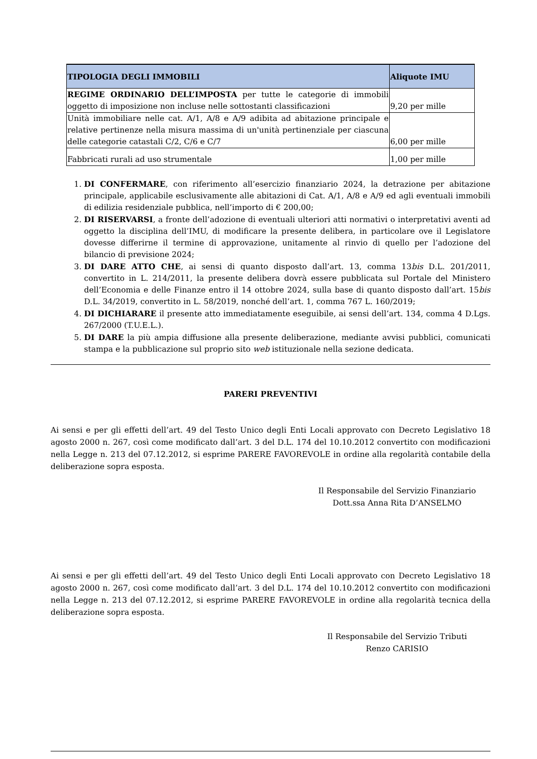| TIPOLOGIA DEGLI IMMOBILI | Aliquote IMU |
| --- | --- |
| REGIME ORDINARIO DELL’IMPOSTA per tutte le categorie di immobili oggetto di imposizione non incluse nelle sottostanti classificazioni | 9,20 per mille |
| Unità immobiliare nelle cat. A/1, A/8 e A/9 adibita ad abitazione principale e relative pertinenze nella misura massima di un'unità pertinenziale per ciascuna delle categorie catastali C/2, C/6 e C/7 | 6,00 per mille |
| Fabbricati rurali ad uso strumentale | 1,00 per mille |
1. DI CONFERMARE, con riferimento all’esercizio finanziario 2024, la detrazione per abitazione principale, applicabile esclusivamente alle abitazioni di Cat. A/1, A/8 e A/9 ed agli eventuali immobili di edilizia residenziale pubblica, nell’importo di € 200,00;
2. DI RISERVARSI, a fronte dell’adozione di eventuali ulteriori atti normativi o interpretativi aventi ad oggetto la disciplina dell’IMU, di modificare la presente delibera, in particolare ove il Legislatore dovesse differirne il termine di approvazione, unitamente al rinvio di quello per l’adozione del bilancio di previsione 2024;
3. DI DARE ATTO CHE, ai sensi di quanto disposto dall’art. 13, comma 13bis D.L. 201/2011, convertito in L. 214/2011, la presente delibera dovrà essere pubblicata sul Portale del Ministero dell’Economia e delle Finanze entro il 14 ottobre 2024, sulla base di quanto disposto dall’art. 15bis D.L. 34/2019, convertito in L. 58/2019, nonché dell’art. 1, comma 767 L. 160/2019;
4. DI DICHIARARE il presente atto immediatamente eseguibile, ai sensi dell’art. 134, comma 4 D.Lgs. 267/2000 (T.U.E.L.).
5. DI DARE la più ampia diffusione alla presente deliberazione, mediante avvisi pubblici, comunicati stampa e la pubblicazione sul proprio sito web istituzionale nella sezione dedicata.
PARERI PREVENTIVI
Ai sensi e per gli effetti dell’art. 49 del Testo Unico degli Enti Locali approvato con Decreto Legislativo 18 agosto 2000 n. 267, così come modificato dall’art. 3 del D.L. 174 del 10.10.2012 convertito con modificazioni nella Legge n. 213 del 07.12.2012, si esprime PARERE FAVOREVOLE in ordine alla regolarità contabile della deliberazione sopra esposta.
Il Responsabile del Servizio Finanziario
Dott.ssa Anna Rita D’ANSELMO
Ai sensi e per gli effetti dell’art. 49 del Testo Unico degli Enti Locali approvato con Decreto Legislativo 18 agosto 2000 n. 267, così come modificato dall’art. 3 del D.L. 174 del 10.10.2012 convertito con modificazioni nella Legge n. 213 del 07.12.2012, si esprime PARERE FAVOREVOLE in ordine alla regolarità tecnica della deliberazione sopra esposta.
Il Responsabile del Servizio Tributi
Renzo CARISIO